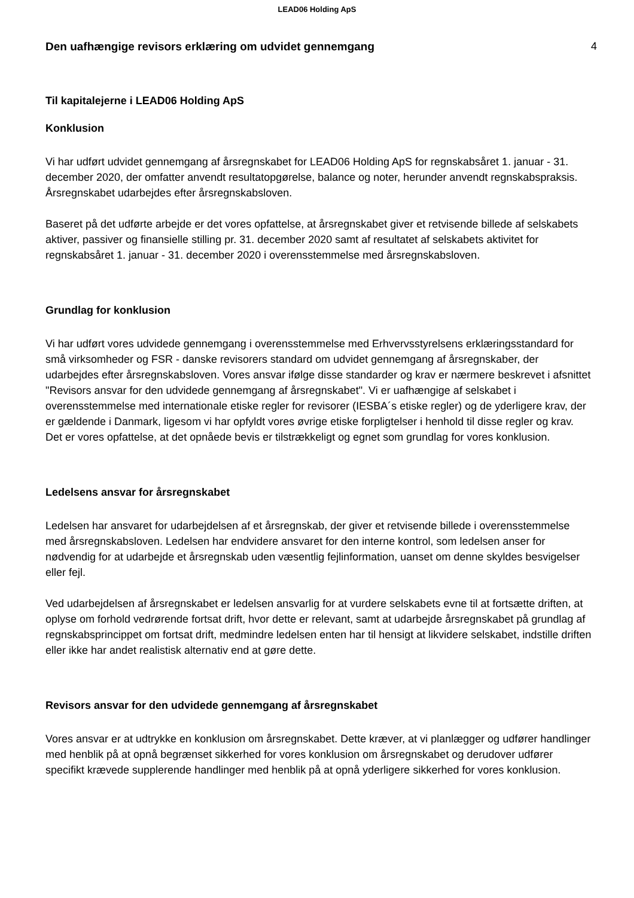LEAD06 Holding ApS
Den uafhængige revisors erklæring om udvidet gennemgang
4
Til kapitalejerne i LEAD06 Holding ApS
Konklusion
Vi har udført udvidet gennemgang af årsregnskabet for LEAD06 Holding ApS for regnskabsåret 1. januar - 31. december 2020, der omfatter anvendt resultatopgørelse, balance og noter, herunder anvendt regnskabspraksis. Årsregnskabet udarbejdes efter årsregnskabsloven.
Baseret på det udførte arbejde er det vores opfattelse, at årsregnskabet giver et retvisende billede af selskabets aktiver, passiver og finansielle stilling pr. 31. december 2020 samt af resultatet af selskabets aktivitet for regnskabsåret 1. januar - 31. december 2020 i overensstemmelse med årsregnskabsloven.
Grundlag for konklusion
Vi har udført vores udvidede gennemgang i overensstemmelse med Erhvervsstyrelsens erklæringsstandard for små virksomheder og FSR - danske revisorers standard om udvidet gennemgang af årsregnskaber, der udarbejdes efter årsregnskabsloven. Vores ansvar ifølge disse standarder og krav er nærmere beskrevet i afsnittet "Revisors ansvar for den udvidede gennemgang af årsregnskabet". Vi er uafhængige af selskabet i overensstemmelse med internationale etiske regler for revisorer (IESBA´s etiske regler) og de yderligere krav, der er gældende i Danmark, ligesom vi har opfyldt vores øvrige etiske forpligtelser i henhold til disse regler og krav. Det er vores opfattelse, at det opnåede bevis er tilstrækkeligt og egnet som grundlag for vores konklusion.
Ledelsens ansvar for årsregnskabet
Ledelsen har ansvaret for udarbejdelsen af et årsregnskab, der giver et retvisende billede i overensstemmelse med årsregnskabsloven. Ledelsen har endvidere ansvaret for den interne kontrol, som ledelsen anser for nødvendig for at udarbejde et årsregnskab uden væsentlig fejlinformation, uanset om denne skyldes besvigelser eller fejl.
Ved udarbejdelsen af årsregnskabet er ledelsen ansvarlig for at vurdere selskabets evne til at fortsætte driften, at oplyse om forhold vedrørende fortsat drift, hvor dette er relevant, samt at udarbejde årsregnskabet på grundlag af regnskabsprincippet om fortsat drift, medmindre ledelsen enten har til hensigt at likvidere selskabet, indstille driften eller ikke har andet realistisk alternativ end at gøre dette.
Revisors ansvar for den udvidede gennemgang af årsregnskabet
Vores ansvar er at udtrykke en konklusion om årsregnskabet. Dette kræver, at vi planlægger og udfører handlinger med henblik på at opnå begrænset sikkerhed for vores konklusion om årsregnskabet og derudover udfører specifikt krævede supplerende handlinger med henblik på at opnå yderligere sikkerhed for vores konklusion.